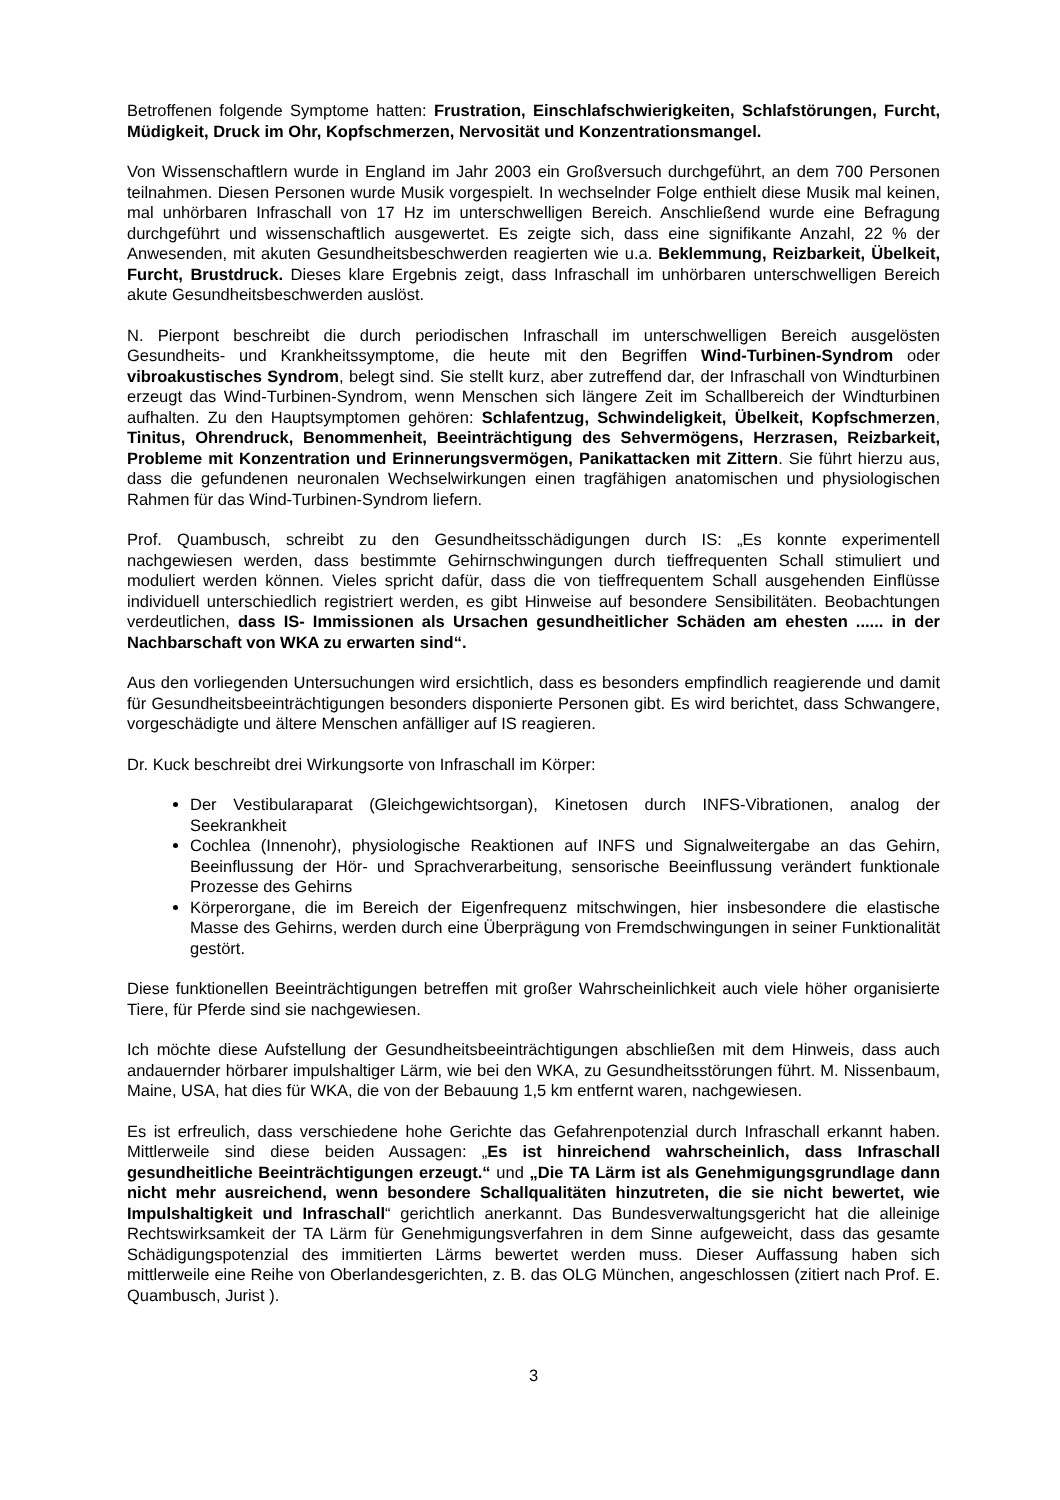Betroffenen folgende Symptome hatten: Frustration, Einschlafschwierigkeiten, Schlafstörungen, Furcht, Müdigkeit, Druck im Ohr, Kopfschmerzen, Nervosität und Konzentrationsmangel.
Von Wissenschaftlern wurde in England im Jahr 2003 ein Großversuch durchgeführt, an dem 700 Personen teilnahmen. Diesen Personen wurde Musik vorgespielt. In wechselnder Folge enthielt diese Musik mal keinen, mal unhörbaren Infraschall von 17 Hz im unterschwelligen Bereich. Anschließend wurde eine Befragung durchgeführt und wissenschaftlich ausgewertet. Es zeigte sich, dass eine signifikante Anzahl, 22 % der Anwesenden, mit akuten Gesundheitsbeschwerden reagierten wie u.a. Beklemmung, Reizbarkeit, Übelkeit, Furcht, Brustdruck. Dieses klare Ergebnis zeigt, dass Infraschall im unhörbaren unterschwelligen Bereich akute Gesundheitsbeschwerden auslöst.
N. Pierpont beschreibt die durch periodischen Infraschall im unterschwelligen Bereich ausgelösten Gesundheits- und Krankheitssymptome, die heute mit den Begriffen Wind-Turbinen-Syndrom oder vibroakustisches Syndrom, belegt sind. Sie stellt kurz, aber zutreffend dar, der Infraschall von Windturbinen erzeugt das Wind-Turbinen-Syndrom, wenn Menschen sich längere Zeit im Schallbereich der Windturbinen aufhalten. Zu den Hauptsymptomen gehören: Schlafentzug, Schwindeligkeit, Übelkeit, Kopfschmerzen, Tinitus, Ohrendruck, Benommenheit, Beeinträchtigung des Sehvermögens, Herzrasen, Reizbarkeit, Probleme mit Konzentration und Erinnerungsvermögen, Panikattacken mit Zittern. Sie führt hierzu aus, dass die gefundenen neuronalen Wechselwirkungen einen tragfähigen anatomischen und physiologischen Rahmen für das Wind-Turbinen-Syndrom liefern.
Prof. Quambusch, schreibt zu den Gesundheitsschädigungen durch IS: „Es konnte experimentell nachgewiesen werden, dass bestimmte Gehirnschwingungen durch tieffrequenten Schall stimuliert und moduliert werden können. Vieles spricht dafür, dass die von tieffrequentem Schall ausgehenden Einflüsse individuell unterschiedlich registriert werden, es gibt Hinweise auf besondere Sensibilitäten. Beobachtungen verdeutlichen, dass IS- Immissionen als Ursachen gesundheitlicher Schäden am ehesten ...... in der Nachbarschaft von WKA zu erwarten sind“.
Aus den vorliegenden Untersuchungen wird ersichtlich, dass es besonders empfindlich reagierende und damit für Gesundheitsbeeinträchtigungen besonders disponierte Personen gibt. Es wird berichtet, dass Schwangere, vorgeschädigte und ältere Menschen anfälliger auf IS reagieren.
Dr. Kuck beschreibt drei Wirkungsorte von Infraschall im Körper:
Der Vestibularaparat (Gleichgewichtsorgan), Kinetosen durch INFS-Vibrationen, analog der Seekrankheit
Cochlea (Innenohr), physiologische Reaktionen auf INFS und Signalweitergabe an das Gehirn, Beeinflussung der Hör- und Sprachverarbeitung, sensorische Beeinflussung verändert funktionale Prozesse des Gehirns
Körperorgane, die im Bereich der Eigenfrequenz mitschwingen, hier insbesondere die elastische Masse des Gehirns, werden durch eine Überprägung von Fremdschwingungen in seiner Funktionalität gestört.
Diese funktionellen Beeinträchtigungen betreffen mit großer Wahrscheinlichkeit auch viele höher organisierte Tiere, für Pferde sind sie nachgewiesen.
Ich möchte diese Aufstellung der Gesundheitsbeeinträchtigungen abschließen mit dem Hinweis, dass auch andauernder hörbarer impulshaltiger Lärm, wie bei den WKA, zu Gesundheitsstörungen führt. M. Nissenbaum, Maine, USA, hat dies für WKA, die von der Bebauung 1,5 km entfernt waren, nachgewiesen.
Es ist erfreulich, dass verschiedene hohe Gerichte das Gefahrenpotenzial durch Infraschall erkannt haben. Mittlerweile sind diese beiden Aussagen: „Es ist hinreichend wahrscheinlich, dass Infraschall gesundheitliche Beeinträchtigungen erzeugt.“ und „Die TA Lärm ist als Genehmigungsgrundlage dann nicht mehr ausreichend, wenn besondere Schallqualitäten hinzutreten, die sie nicht bewertet, wie Impulshaltigkeit und Infraschall“ gerichtlich anerkannt. Das Bundesverwaltungsgericht hat die alleinige Rechtswirksamkeit der TA Lärm für Genehmigungsverfahren in dem Sinne aufgeweicht, dass das gesamte Schädigungspotenzial des immitierten Lärms bewertet werden muss. Dieser Auffassung haben sich mittlerweile eine Reihe von Oberlandesgerichten, z. B. das OLG München, angeschlossen (zitiert nach Prof. E. Quambusch, Jurist ).
3